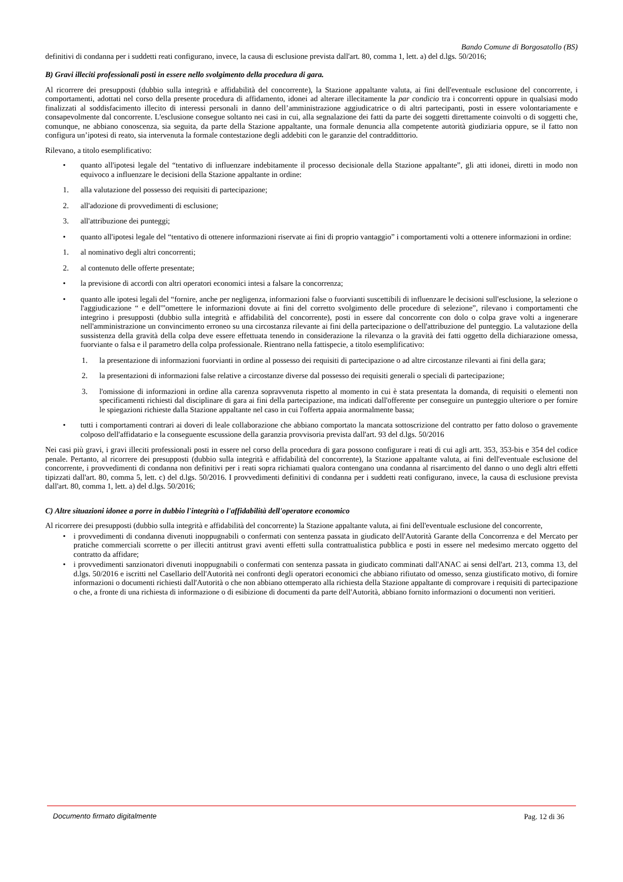Bando Comune di Borgosatollo (BS)
definitivi di condanna per i suddetti reati configurano, invece, la causa di esclusione prevista dall'art. 80, comma 1, lett. a) del d.lgs. 50/2016;
B) Gravi illeciti professionali posti in essere nello svolgimento della procedura di gara.
Al ricorrere dei presupposti (dubbio sulla integrità e affidabilità del concorrente), la Stazione appaltante valuta, ai fini dell'eventuale esclusione del concorrente, i comportamenti, adottati nel corso della presente procedura di affidamento, idonei ad alterare illecitamente la par condicio tra i concorrenti oppure in qualsiasi modo finalizzati al soddisfacimento illecito di interessi personali in danno dell’amministrazione aggiudicatrice o di altri partecipanti, posti in essere volontariamente e consapevolmente dal concorrente. L'esclusione consegue soltanto nei casi in cui, alla segnalazione dei fatti da parte dei soggetti direttamente coinvolti o di soggetti che, comunque, ne abbiano conoscenza, sia seguita, da parte della Stazione appaltante, una formale denuncia alla competente autorità giudiziaria oppure, se il fatto non configura un’ipotesi di reato, sia intervenuta la formale contestazione degli addebiti con le garanzie del contraddittorio.
Rilevano, a titolo esemplificativo:
• quanto all'ipotesi legale del “tentativo di influenzare indebitamente il processo decisionale della Stazione appaltante”, gli atti idonei, diretti in modo non equivoco a influenzare le decisioni della Stazione appaltante in ordine:
1. alla valutazione del possesso dei requisiti di partecipazione;
2. all'adozione di provvedimenti di esclusione;
3. all'attribuzione dei punteggi;
• quanto all'ipotesi legale del “tentativo di ottenere informazioni riservate ai fini di proprio vantaggio” i comportamenti volti a ottenere informazioni in ordine:
1. al nominativo degli altri concorrenti;
2. al contenuto delle offerte presentate;
• la previsione di accordi con altri operatori economici intesi a falsare la concorrenza;
• quanto alle ipotesi legali del “fornire, anche per negligenza, informazioni false o fuorvianti suscettibili di influenzare le decisioni sull'esclusione, la selezione o l'aggiudicazione “ e dell'”omettere le informazioni dovute ai fini del corretto svolgimento delle procedure di selezione”, rilevano i comportamenti che integrino i presupposti (dubbio sulla integrità e affidabilità del concorrente), posti in essere dal concorrente con dolo o colpa grave volti a ingenerare nell'amministrazione un convincimento erroneo su una circostanza rilevante ai fini della partecipazione o dell'attribuzione del punteggio. La valutazione della sussistenza della gravità della colpa deve essere effettuata tenendo in considerazione la rilevanza o la gravità dei fatti oggetto della dichiarazione omessa, fuorviante o falsa e il parametro della colpa professionale. Rientrano nella fattispecie, a titolo esemplificativo:
1. la presentazione di informazioni fuorvianti in ordine al possesso dei requisiti di partecipazione o ad altre circostanze rilevanti ai fini della gara;
2. la presentazioni di informazioni false relative a circostanze diverse dal possesso dei requisiti generali o speciali di partecipazione;
3. l'omissione di informazioni in ordine alla carenza sopravvenuta rispetto al momento in cui è stata presentata la domanda, di requisiti o elementi non specificamenti richiesti dal disciplinare di gara ai fini della partecipazione, ma indicati dall'offerente per conseguire un punteggio ulteriore o per fornire le spiegazioni richieste dalla Stazione appaltante nel caso in cui l'offerta appaia anormalmente bassa;
• tutti i comportamenti contrari ai doveri di leale collaborazione che abbiano comportato la mancata sottoscrizione del contratto per fatto doloso o gravemente colposo dell'affidatario e la conseguente escussione della garanzia provvisoria prevista dall'art. 93 del d.lgs. 50/2016
Nei casi più gravi, i gravi illeciti professionali posti in essere nel corso della procedura di gara possono configurare i reati di cui agli artt. 353, 353-bis e 354 del codice penale. Pertanto, al ricorrere dei presupposti (dubbio sulla integrità e affidabilità del concorrente), la Stazione appaltante valuta, ai fini dell'eventuale esclusione del concorrente, i provvedimenti di condanna non definitivi per i reati sopra richiamati qualora contengano una condanna al risarcimento del danno o uno degli altri effetti tipizzati dall'art. 80, comma 5, lett. c) del d.lgs. 50/2016. I provvedimenti definitivi di condanna per i suddetti reati configurano, invece, la causa di esclusione prevista dall'art. 80, comma 1, lett. a) del d.lgs. 50/2016;
C) Altre situazioni idonee a porre in dubbio l'integrità o l'affidabilità dell'operatore economico
Al ricorrere dei presupposti (dubbio sulla integrità e affidabilità del concorrente) la Stazione appaltante valuta, ai fini dell'eventuale esclusione del concorrente,
• i provvedimenti di condanna divenuti inoppugnabili o confermati con sentenza passata in giudicato dell'Autorità Garante della Concorrenza e del Mercato per pratiche commerciali scorrette o per illeciti antitrust gravi aventi effetti sulla contrattualistica pubblica e posti in essere nel medesimo mercato oggetto del contratto da affidare;
• i provvedimenti sanzionatori divenuti inoppugnabili o confermati con sentenza passata in giudicato comminati dall'ANAC ai sensi dell'art. 213, comma 13, del d.lgs. 50/2016 e iscritti nel Casellario dell'Autorità nei confronti degli operatori economici che abbiano rifiutato od omesso, senza giustificato motivo, di fornire informazioni o documenti richiesti dall'Autorità o che non abbiano ottemperato alla richiesta della Stazione appaltante di comprovare i requisiti di partecipazione o che, a fronte di una richiesta di informazione o di esibizione di documenti da parte dell'Autorità, abbiano fornito informazioni o documenti non veritieri.
Documento firmato digitalmente Pag. 12 di 36